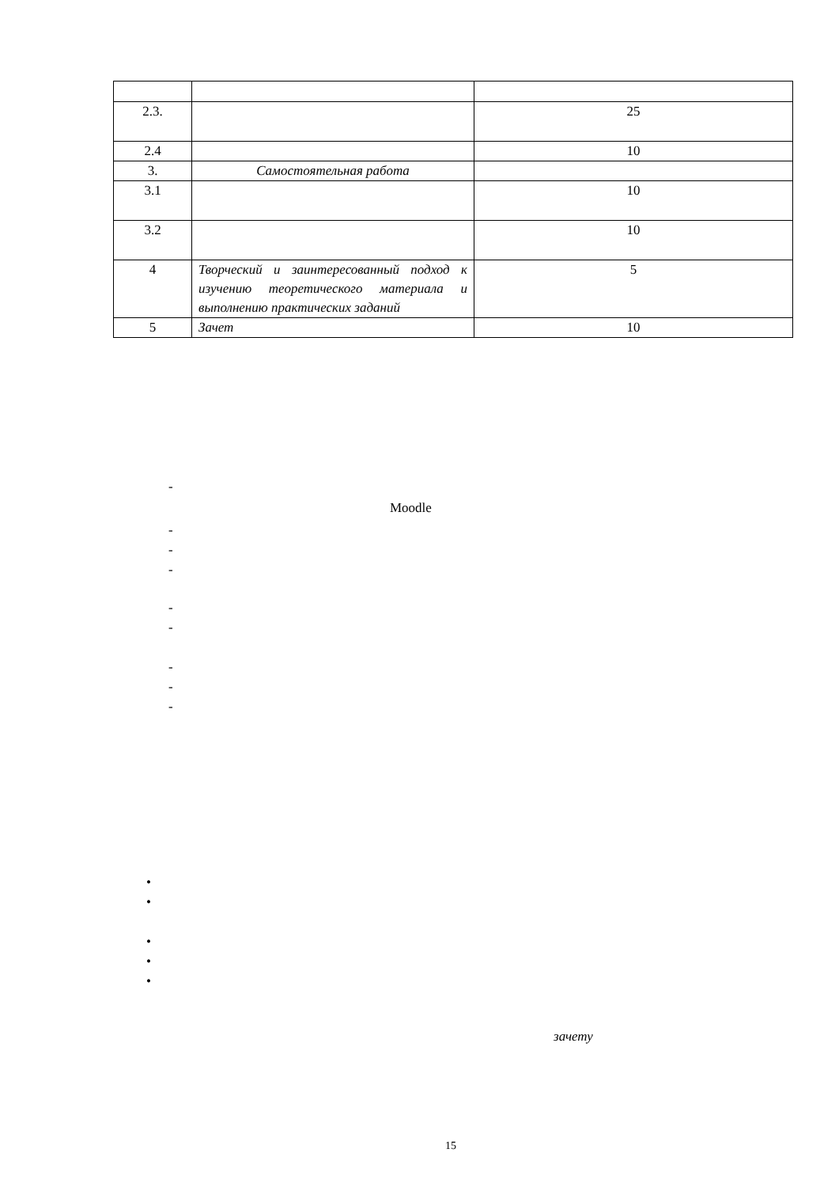| 2.3. | | 25 |
| 2.4 | | 10 |
| 3. | Самостоятельная работа | |
| 3.1 | | 10 |
| 3.2 | | 10 |
| 4 | Творческий и заинтересованный подход к изучению теоретического материала и выполнению практических заданий | 5 |
| 5 | Зачет | 10 |
-
Moodle
-
-
-
-
-
-
-
-
•
•
•
•
•
зачету
15